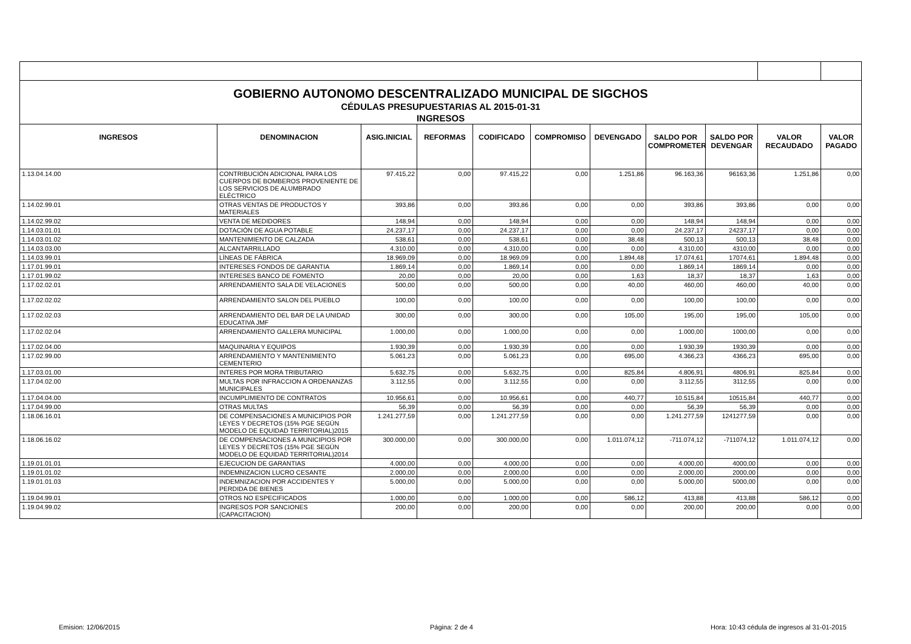| GOBIERNO AUTONOMO DESCENTRALIZADO MUNICIPAL DE SIGCHOS | | | | | | | | | | |
| CÉDULAS PRESUPUESTARIAS AL 2015-01-31 | | | | | | | | | | |
| INGRESOS | | | | | | | | | | |
| INGRESOS | DENOMINACION | ASIG.INICIAL | REFORMAS | CODIFICADO | COMPROMISO | DEVENGADO | SALDO POR COMPROMETER | SALDO POR DEVENGAR | VALOR RECAUDADO | VALOR PAGADO |
| 1.13.04.14.00 | CONTRIBUCIÓN ADICIONAL PARA LOS CUERPOS DE BOMBEROS PROVENIENTE DE LOS SERVICIOS DE ALUMBRADO ELÉCTRICO | 97.415,22 | 0,00 | 97.415,22 | 0,00 | 1.251,86 | 96.163,36 | 96163,36 | 1.251,86 | 0,00 |
| 1.14.02.99.01 | OTRAS VENTAS DE PRODUCTOS Y MATERIALES | 393,86 | 0,00 | 393,86 | 0,00 | 0,00 | 393,86 | 393,86 | 0,00 | 0,00 |
| 1.14.02.99.02 | VENTA DE MEDIDORES | 148,94 | 0,00 | 148,94 | 0,00 | 0,00 | 148,94 | 148,94 | 0,00 | 0,00 |
| 1.14.03.01.01 | DOTACIÓN DE AGUA POTABLE | 24.237,17 | 0,00 | 24.237,17 | 0,00 | 0,00 | 24.237,17 | 24237,17 | 0,00 | 0,00 |
| 1.14.03.01.02 | MANTENIMIENTO DE CALZADA | 538,61 | 0,00 | 538,61 | 0,00 | 38,48 | 500,13 | 500,13 | 38,48 | 0,00 |
| 1.14.03.03.00 | ALCANTARRILLADO | 4.310,00 | 0,00 | 4.310,00 | 0,00 | 0,00 | 4.310,00 | 4310,00 | 0,00 | 0,00 |
| 1.14.03.99.01 | LÍNEAS DE FÁBRICA | 18.969,09 | 0,00 | 18.969,09 | 0,00 | 1.894,48 | 17.074,61 | 17074,61 | 1.894,48 | 0,00 |
| 1.17.01.99.01 | INTERESES FONDOS DE GARANTIA | 1.869,14 | 0,00 | 1.869,14 | 0,00 | 0,00 | 1.869,14 | 1869,14 | 0,00 | 0,00 |
| 1.17.01.99.02 | INTERESES BANCO DE FOMENTO | 20,00 | 0,00 | 20,00 | 0,00 | 1,63 | 18,37 | 18,37 | 1,63 | 0,00 |
| 1.17.02.02.01 | ARRENDAMIENTO SALA DE VELACIONES | 500,00 | 0,00 | 500,00 | 0,00 | 40,00 | 460,00 | 460,00 | 40,00 | 0,00 |
| 1.17.02.02.02 | ARRENDAMIENTO SALON DEL PUEBLO | 100,00 | 0,00 | 100,00 | 0,00 | 0,00 | 100,00 | 100,00 | 0,00 | 0,00 |
| 1.17.02.02.03 | ARRENDAMIENTO DEL BAR DE LA UNIDAD EDUCATIVA JMF | 300,00 | 0,00 | 300,00 | 0,00 | 105,00 | 195,00 | 195,00 | 105,00 | 0,00 |
| 1.17.02.02.04 | ARRENDAMIENTO GALLERA MUNICIPAL | 1.000,00 | 0,00 | 1.000,00 | 0,00 | 0,00 | 1.000,00 | 1000,00 | 0,00 | 0,00 |
| 1.17.02.04.00 | MAQUINARIA Y EQUIPOS | 1.930,39 | 0,00 | 1.930,39 | 0,00 | 0,00 | 1.930,39 | 1930,39 | 0,00 | 0,00 |
| 1.17.02.99.00 | ARRENDAMIENTO Y MANTENIMIENTO CEMENTERIO | 5.061,23 | 0,00 | 5.061,23 | 0,00 | 695,00 | 4.366,23 | 4366,23 | 695,00 | 0,00 |
| 1.17.03.01.00 | INTERES POR MORA TRIBUTARIO | 5.632,75 | 0,00 | 5.632,75 | 0,00 | 825,84 | 4.806,91 | 4806,91 | 825,84 | 0,00 |
| 1.17.04.02.00 | MULTAS POR INFRACCION A ORDENANZAS MUNICIPALES | 3.112,55 | 0,00 | 3.112,55 | 0,00 | 0,00 | 3.112,55 | 3112,55 | 0,00 | 0,00 |
| 1.17.04.04.00 | INCUMPLIMIENTO DE CONTRATOS | 10.956,61 | 0,00 | 10.956,61 | 0,00 | 440,77 | 10.515,84 | 10515,84 | 440,77 | 0,00 |
| 1.17.04.99.00 | OTRAS MULTAS | 56,39 | 0,00 | 56,39 | 0,00 | 0,00 | 56,39 | 56,39 | 0,00 | 0,00 |
| 1.18.06.16.01 | DE COMPENSACIONES A MUNICIPIOS POR LEYES Y DECRETOS (15% PGE SEGÚN MODELO DE EQUIDAD TERRITORIAL)2015 | 1.241.277,59 | 0,00 | 1.241.277,59 | 0,00 | 0,00 | 1.241.277,59 | 1241277,59 | 0,00 | 0,00 |
| 1.18.06.16.02 | DE COMPENSACIONES A MUNICIPIOS POR LEYES Y DECRETOS (15% PGE SEGÚN MODELO DE EQUIDAD TERRITORIAL)2014 | 300.000,00 | 0,00 | 300.000,00 | 0,00 | 1.011.074,12 | -711.074,12 | -711074,12 | 1.011.074,12 | 0,00 |
| 1.19.01.01.01 | EJECUCION DE GARANTIAS | 4.000,00 | 0,00 | 4.000,00 | 0,00 | 0,00 | 4.000,00 | 4000,00 | 0,00 | 0,00 |
| 1.19.01.01.02 | INDEMNIZACION LUCRO CESANTE | 2.000,00 | 0,00 | 2.000,00 | 0,00 | 0,00 | 2.000,00 | 2000,00 | 0,00 | 0,00 |
| 1.19.01.01.03 | INDEMNIZACION POR ACCIDENTES Y PERDIDA DE BIENES | 5.000,00 | 0,00 | 5.000,00 | 0,00 | 0,00 | 5.000,00 | 5000,00 | 0,00 | 0,00 |
| 1.19.04.99.01 | OTROS NO ESPECIFICADOS | 1.000,00 | 0,00 | 1.000,00 | 0,00 | 586,12 | 413,88 | 413,88 | 586,12 | 0,00 |
| 1.19.04.99.02 | INGRESOS POR SANCIONES (CAPACITACION) | 200,00 | 0,00 | 200,00 | 0,00 | 0,00 | 200,00 | 200,00 | 0,00 | 0,00 |
Emision: 12/06/2015 Página: 2 de 4
Hora: 10:43 cédula de ingresos al 31-01-2015